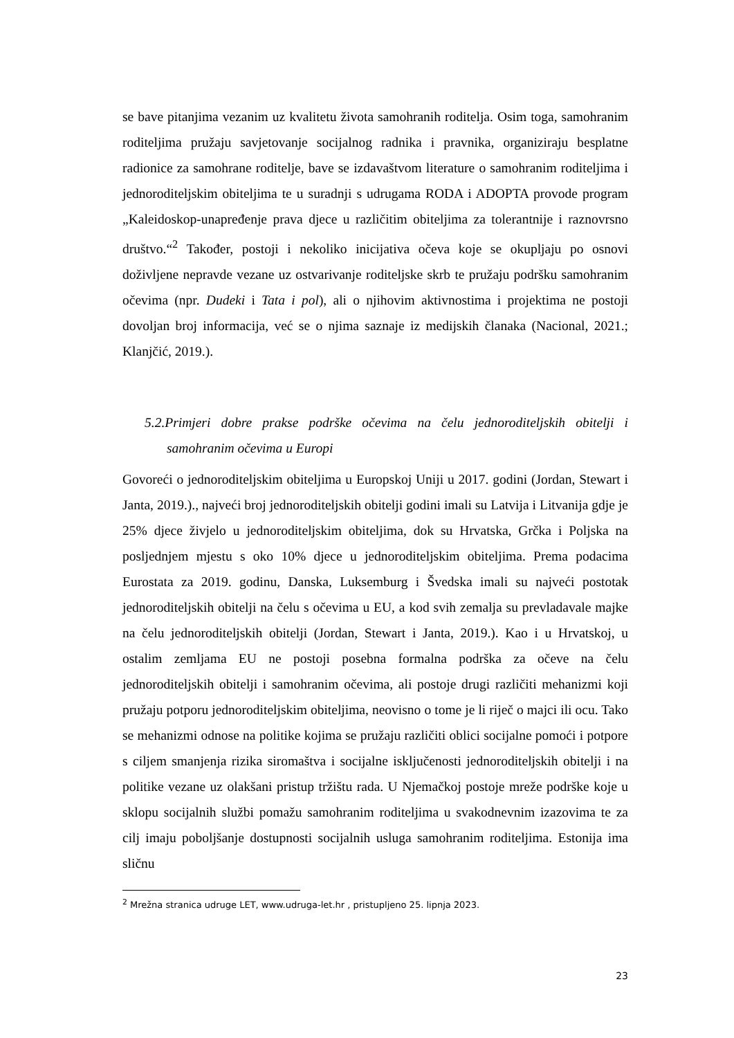se bave pitanjima vezanim uz kvalitetu života samohranih roditelja. Osim toga, samohranim roditeljima pružaju savjetovanje socijalnog radnika i pravnika, organiziraju besplatne radionice za samohrane roditelje, bave se izdavaštvom literature o samohranim roditeljima i jednoroditeljskim obiteljima te u suradnji s udrugama RODA i ADOPTA provode program „Kaleidoskop-unapređenje prava djece u različitim obiteljima za tolerantnije i raznovrsno društvo.“<sup>2</sup> Također, postoji i nekoliko inicijativa očeva koje se okupljaju po osnovi doživljene nepravde vezane uz ostvarivanje roditeljske skrb te pružaju podršku samohranim očevima (npr. Dudeki i Tata i pol), ali o njihovim aktivnostima i projektima ne postoji dovoljan broj informacija, već se o njima saznaje iz medijskih članaka (Nacional, 2021.; Klanjčić, 2019.).
5.2.Primjeri dobre prakse podrške očevima na čelu jednoroditeljskih obitelji i samohranim očevima u Europi
Govoreći o jednoroditeljskim obiteljima u Europskoj Uniji u 2017. godini (Jordan, Stewart i Janta, 2019.)., najveći broj jednoroditeljskih obitelji godini imali su Latvija i Litvanija gdje je 25% djece živjelo u jednoroditeljskim obiteljima, dok su Hrvatska, Grčka i Poljska na posljednjem mjestu s oko 10% djece u jednoroditeljskim obiteljima. Prema podacima Eurostata za 2019. godinu, Danska, Luksemburg i Švedska imali su najveći postotak jednoroditeljskih obitelji na čelu s očevima u EU, a kod svih zemalja su prevladavale majke na čelu jednoroditeljskih obitelji (Jordan, Stewart i Janta, 2019.). Kao i u Hrvatskoj, u ostalim zemljama EU ne postoji posebna formalna podrška za očeve na čelu jednoroditeljskih obitelji i samohranim očevima, ali postoje drugi različiti mehanizmi koji pružaju potporu jednoroditeljskim obiteljima, neovisno o tome je li riječ o majci ili ocu. Tako se mehanizmi odnose na politike kojima se pružaju različiti oblici socijalne pomoći i potpore s ciljem smanjenja rizika siromaštva i socijalne isključenosti jednoroditeljskih obitelji i na politike vezane uz olakšani pristup tržištu rada. U Njemačkoj postoje mreže podrške koje u sklopu socijalnih službi pomažu samohranim roditeljima u svakodnevnim izazovima te za cilj imaju poboljšanje dostupnosti socijalnih usluga samohranim roditeljima. Estonija ima sličnu
<sup>2</sup> Mrežna stranica udruge LET, www.udruga-let.hr , pristupljeno 25. lipnja 2023.
23